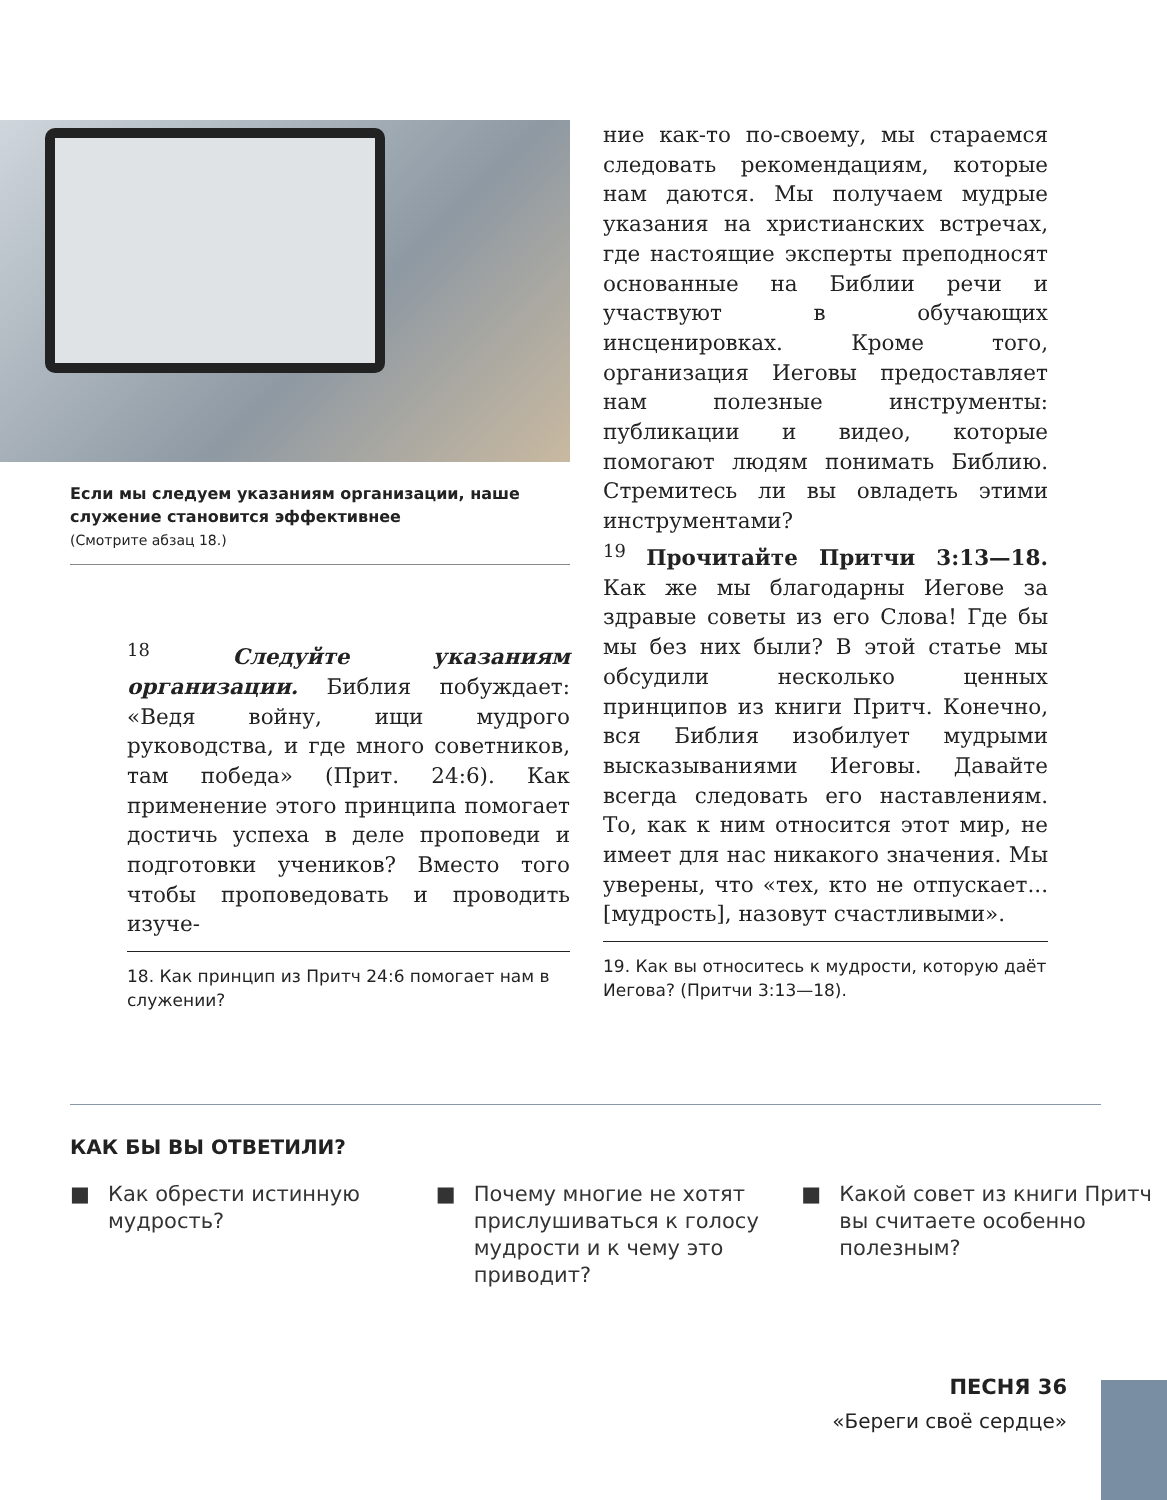Если мы следуем указаниям организации, наше служение становится эффективнее
(Смотрите абзац 18.)
<sup>18</sup> Следуйте указаниям организации. Библия побуждает: «Ведя войну, ищи мудрого руководства, и где много советников, там победа» (Прит. 24:6). Как применение этого принципа помогает достичь успеха в деле проповеди и подготовки учеников? Вместо того чтобы проповедовать и проводить изуче-
18. Как принцип из Притч 24:6 помогает нам в служении?
ние как-то по-своему, мы стараемся следовать рекомендациям, которые нам даются. Мы получаем мудрые указания на христианских встречах, где настоящие эксперты преподносят основанные на Библии речи и участвуют в обучающих инсценировках. Кроме того, организация Иеговы предоставляет нам полезные инструменты: публикации и видео, которые помогают людям понимать Библию. Стремитесь ли вы овладеть этими инструментами?
<sup>19</sup> Прочитайте Притчи 3:13—18. Как же мы благодарны Иегове за здравые советы из его Слова! Где бы мы без них были? В этой статье мы обсудили несколько ценных принципов из книги Притч. Конечно, вся Библия изобилует мудрыми высказываниями Иеговы. Давайте всегда следовать его наставлениям. То, как к ним относится этот мир, не имеет для нас никакого значения. Мы уверены, что «тех, кто не отпускает... [мудрость], назовут счастливыми».
19. Как вы относитесь к мудрости, которую даёт Иегова? (Притчи 3:13—18).
КАК БЫ ВЫ ОТВЕТИЛИ?
■ Как обрести истинную мудрость?
■ Почему многие не хотят прислушиваться к голосу мудрости и к чему это приводит?
■ Какой совет из книги Притч вы считаете особенно полезным?
ПЕСНЯ 36
«Береги своё сердце»